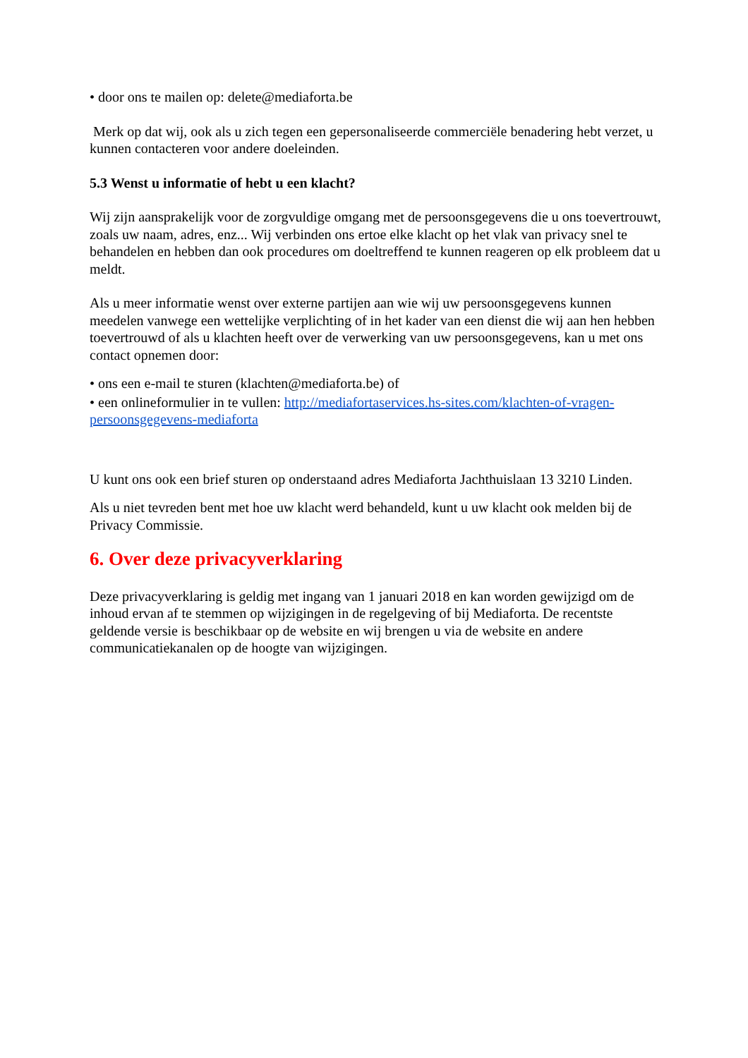• door ons te mailen op: delete@mediaforta.be
Merk op dat wij, ook als u zich tegen een gepersonaliseerde commerciële benadering hebt verzet, u kunnen contacteren voor andere doeleinden.
5.3 Wenst u informatie of hebt u een klacht?
Wij zijn aansprakelijk voor de zorgvuldige omgang met de persoonsgegevens die u ons toevertrouwt, zoals uw naam, adres, enz... Wij verbinden ons ertoe elke klacht op het vlak van privacy snel te behandelen en hebben dan ook procedures om doeltreffend te kunnen reageren op elk probleem dat u meldt.
Als u meer informatie wenst over externe partijen aan wie wij uw persoonsgegevens kunnen meedelen vanwege een wettelijke verplichting of in het kader van een dienst die wij aan hen hebben toevertrouwd of als u klachten heeft over de verwerking van uw persoonsgegevens, kan u met ons contact opnemen door:
• ons een e-mail te sturen (klachten@mediaforta.be) of
• een onlineformulier in te vullen: http://mediafortaservices.hs-sites.com/klachten-of-vragen-persoonsgegevens-mediaforta
U kunt ons ook een brief sturen op onderstaand adres Mediaforta Jachthuislaan 13 3210 Linden.
Als u niet tevreden bent met hoe uw klacht werd behandeld, kunt u uw klacht ook melden bij de Privacy Commissie.
6. Over deze privacyverklaring
Deze privacyverklaring is geldig met ingang van 1 januari 2018 en kan worden gewijzigd om de inhoud ervan af te stemmen op wijzigingen in de regelgeving of bij Mediaforta. De recentste geldende versie is beschikbaar op de website en wij brengen u via de website en andere communicatiekanalen op de hoogte van wijzigingen.